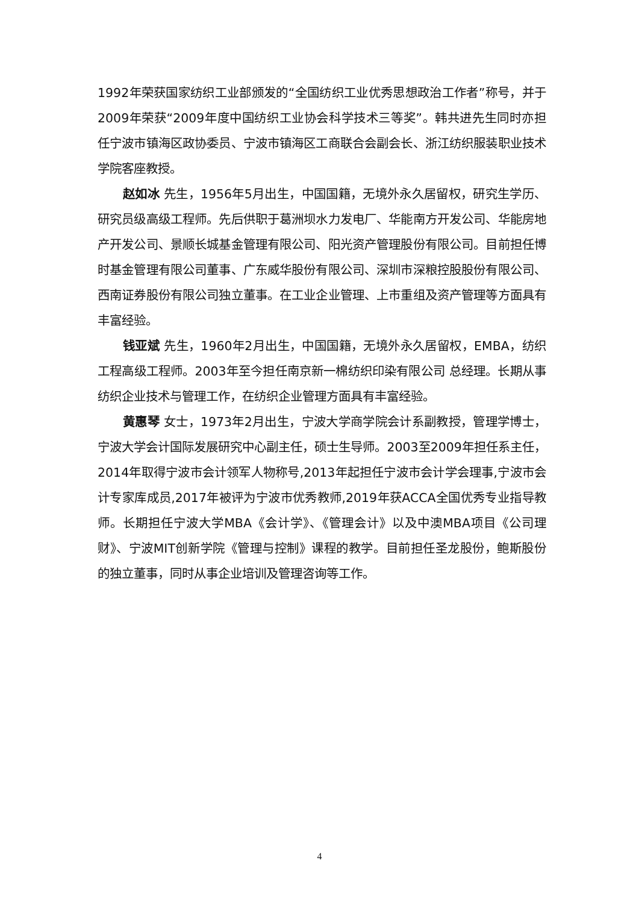1992年荣获国家纺织工业部颁发的“全国纺织工业优秀思想政治工作者”称号，并于2009年荣获“2009年度中国纺织工业协会科学技术三等奖”。韩共进先生同时亦担任宁波市镇海区政协委员、宁波市镇海区工商联合会副会长、浙江纺织服装职业技术学院客座教授。
赵如冰 先生，1956年5月出生，中国国籍，无境外永久居留权，研究生学历、研究员级高级工程师。先后供职于葛洲坝水力发电厂、华能南方开发公司、华能房地产开发公司、景顺长城基金管理有限公司、阳光资产管理股份有限公司。目前担任博时基金管理有限公司董事、广东威华股份有限公司、深圳市深粮控股股份有限公司、西南证券股份有限公司独立董事。在工业企业管理、上市重组及资产管理等方面具有丰富经验。
钱亚斌 先生，1960年2月出生，中国国籍，无境外永久居留权，EMBA，纺织工程高级工程师。2003年至今担任南京新一棉纺织印染有限公司 总经理。长期从事纺织企业技术与管理工作，在纺织企业管理方面具有丰富经验。
黄惠琴 女士，1973年2月出生，宁波大学商学院会计系副教授，管理学博士，宁波大学会计国际发展研究中心副主任，硕士生导师。2003至2009年担任系主任，2014年取得宁波市会计领军人物称号,2013年起担任宁波市会计学会理事,宁波市会计专家库成员,2017年被评为宁波市优秀教师,2019年获ACCA全国优秀专业指导教师。长期担任宁波大学MBA《会计学》、《管理会计》以及中澳MBA项目《公司理财》、宁波MIT创新学院《管理与控制》课程的教学。目前担任圣龙股份，鲍斯股份的独立董事，同时从事企业培训及管理咨询等工作。
4